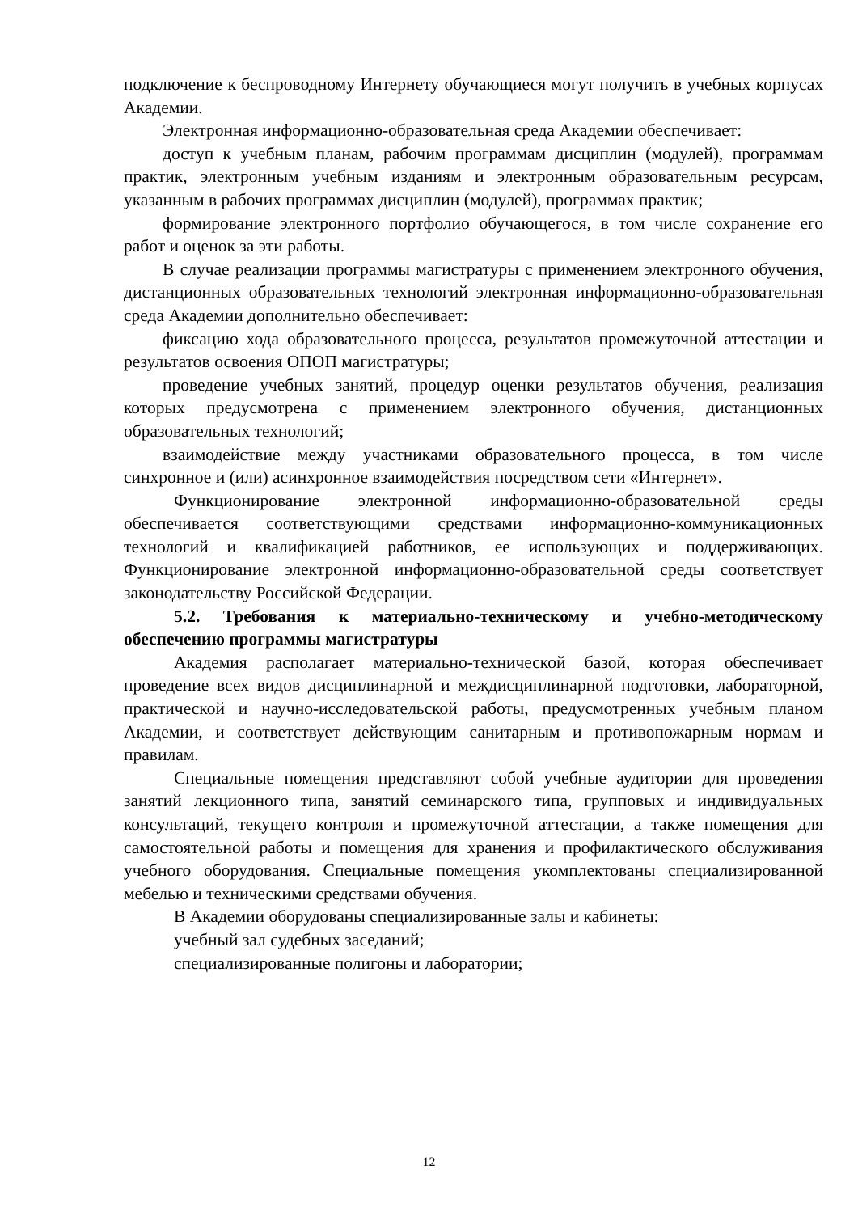подключение к беспроводному Интернету обучающиеся могут получить в учебных корпусах Академии.
Электронная информационно-образовательная среда Академии обеспечивает:
доступ к учебным планам, рабочим программам дисциплин (модулей), программам практик, электронным учебным изданиям и электронным образовательным ресурсам, указанным в рабочих программах дисциплин (модулей), программах практик;
формирование электронного портфолио обучающегося, в том числе сохранение его работ и оценок за эти работы.
В случае реализации программы магистратуры с применением электронного обучения, дистанционных образовательных технологий электронная информационно-образовательная среда Академии дополнительно обеспечивает:
фиксацию хода образовательного процесса, результатов промежуточной аттестации и результатов освоения ОПОП магистратуры;
проведение учебных занятий, процедур оценки результатов обучения, реализация которых предусмотрена с применением электронного обучения, дистанционных образовательных технологий;
взаимодействие между участниками образовательного процесса, в том числе синхронное и (или) асинхронное взаимодействия посредством сети «Интернет».
Функционирование электронной информационно-образовательной среды обеспечивается соответствующими средствами информационно-коммуникационных технологий и квалификацией работников, ее использующих и поддерживающих. Функционирование электронной информационно-образовательной среды соответствует законодательству Российской Федерации.
5.2. Требования к материально-техническому и учебно-методическому обеспечению программы магистратуры
Академия располагает материально-технической базой, которая обеспечивает проведение всех видов дисциплинарной и междисциплинарной подготовки, лабораторной, практической и научно-исследовательской работы, предусмотренных учебным планом Академии, и соответствует действующим санитарным и противопожарным нормам и правилам.
Специальные помещения представляют собой учебные аудитории для проведения занятий лекционного типа, занятий семинарского типа, групповых и индивидуальных консультаций, текущего контроля и промежуточной аттестации, а также помещения для самостоятельной работы и помещения для хранения и профилактического обслуживания учебного оборудования. Специальные помещения укомплектованы специализированной мебелью и техническими средствами обучения.
В Академии оборудованы специализированные залы и кабинеты:
учебный зал судебных заседаний;
специализированные полигоны и лаборатории;
12